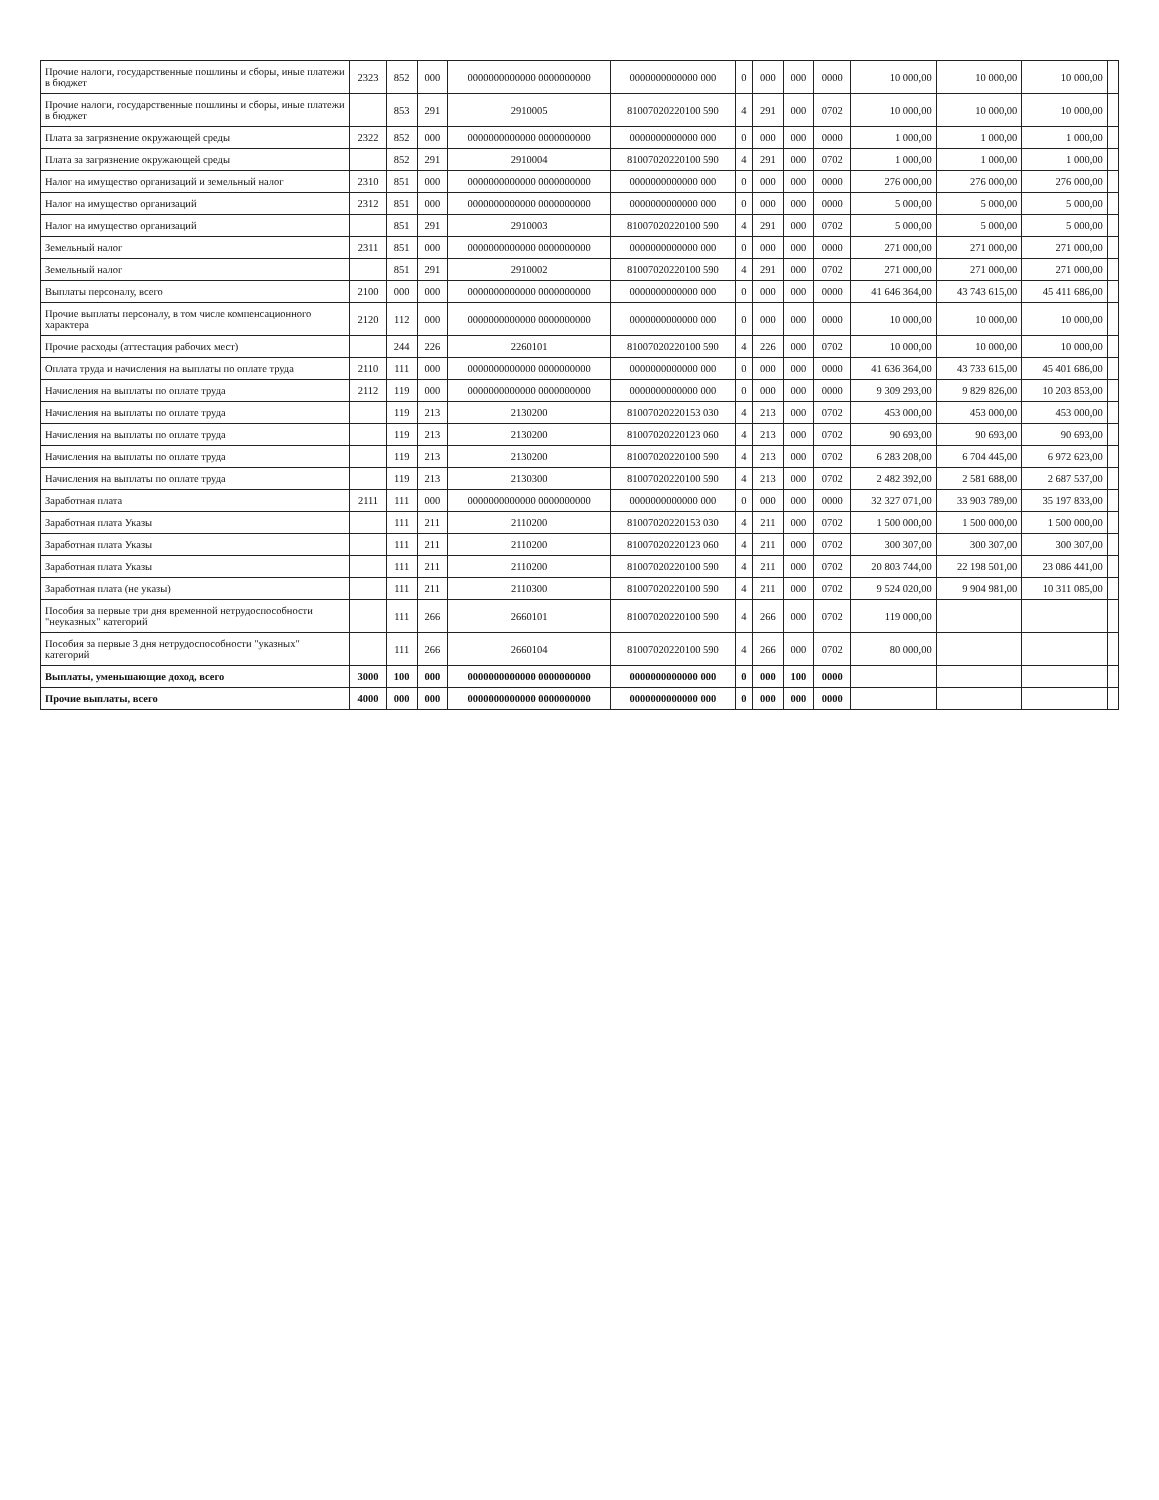| Прочие налоги, государственные пошлины и сборы, иные платежи в бюджет | 2323 | 852 | 000 | 0000000000000 0000000000 | 0000000000000 000 | 0 | 000 | 000 | 0000 | 10 000,00 | 10 000,00 | 10 000,00 | |
| Прочие налоги, государственные пошлины и сборы, иные платежи в бюджет | | 853 | 291 | 2910005 | 81007020220100 590 | 4 | 291 | 000 | 0702 | 10 000,00 | 10 000,00 | 10 000,00 | |
| Плата за загрязнение окружающей среды | 2322 | 852 | 000 | 0000000000000 0000000000 | 0000000000000 000 | 0 | 000 | 000 | 0000 | 1 000,00 | 1 000,00 | 1 000,00 | |
| Плата за загрязнение окружающей среды | | 852 | 291 | 2910004 | 81007020220100 590 | 4 | 291 | 000 | 0702 | 1 000,00 | 1 000,00 | 1 000,00 | |
| Налог на имущество организаций и земельный налог | 2310 | 851 | 000 | 0000000000000 0000000000 | 0000000000000 000 | 0 | 000 | 000 | 0000 | 276 000,00 | 276 000,00 | 276 000,00 | |
| Налог на имущество организаций | 2312 | 851 | 000 | 0000000000000 0000000000 | 0000000000000 000 | 0 | 000 | 000 | 0000 | 5 000,00 | 5 000,00 | 5 000,00 | |
| Налог на имущество организаций | | 851 | 291 | 2910003 | 81007020220100 590 | 4 | 291 | 000 | 0702 | 5 000,00 | 5 000,00 | 5 000,00 | |
| Земельный налог | 2311 | 851 | 000 | 0000000000000 0000000000 | 0000000000000 000 | 0 | 000 | 000 | 0000 | 271 000,00 | 271 000,00 | 271 000,00 | |
| Земельный налог | | 851 | 291 | 2910002 | 81007020220100 590 | 4 | 291 | 000 | 0702 | 271 000,00 | 271 000,00 | 271 000,00 | |
| Выплаты персоналу, всего | 2100 | 000 | 000 | 0000000000000 0000000000 | 0000000000000 000 | 0 | 000 | 000 | 0000 | 41 646 364,00 | 43 743 615,00 | 45 411 686,00 | |
| Прочие выплаты персоналу, в том числе компенсационного характера | 2120 | 112 | 000 | 0000000000000 0000000000 | 0000000000000 000 | 0 | 000 | 000 | 0000 | 10 000,00 | 10 000,00 | 10 000,00 | |
| Прочие расходы (аттестация рабочих мест) | | 244 | 226 | 2260101 | 81007020220100 590 | 4 | 226 | 000 | 0702 | 10 000,00 | 10 000,00 | 10 000,00 | |
| Оплата труда и начисления на выплаты по оплате труда | 2110 | 111 | 000 | 0000000000000 0000000000 | 0000000000000 000 | 0 | 000 | 000 | 0000 | 41 636 364,00 | 43 733 615,00 | 45 401 686,00 | |
| Начисления на выплаты по оплате труда | 2112 | 119 | 000 | 0000000000000 0000000000 | 0000000000000 000 | 0 | 000 | 000 | 0000 | 9 309 293,00 | 9 829 826,00 | 10 203 853,00 | |
| Начисления на выплаты по оплате труда | | 119 | 213 | 2130200 | 81007020220153 030 | 4 | 213 | 000 | 0702 | 453 000,00 | 453 000,00 | 453 000,00 | |
| Начисления на выплаты по оплате труда | | 119 | 213 | 2130200 | 81007020220123 060 | 4 | 213 | 000 | 0702 | 90 693,00 | 90 693,00 | 90 693,00 | |
| Начисления на выплаты по оплате труда | | 119 | 213 | 2130200 | 81007020220100 590 | 4 | 213 | 000 | 0702 | 6 283 208,00 | 6 704 445,00 | 6 972 623,00 | |
| Начисления на выплаты по оплате труда | | 119 | 213 | 2130300 | 81007020220100 590 | 4 | 213 | 000 | 0702 | 2 482 392,00 | 2 581 688,00 | 2 687 537,00 | |
| Заработная плата | 2111 | 111 | 000 | 0000000000000 0000000000 | 0000000000000 000 | 0 | 000 | 000 | 0000 | 32 327 071,00 | 33 903 789,00 | 35 197 833,00 | |
| Заработная плата Указы | | 111 | 211 | 2110200 | 81007020220153 030 | 4 | 211 | 000 | 0702 | 1 500 000,00 | 1 500 000,00 | 1 500 000,00 | |
| Заработная плата Указы | | 111 | 211 | 2110200 | 81007020220123 060 | 4 | 211 | 000 | 0702 | 300 307,00 | 300 307,00 | 300 307,00 | |
| Заработная плата Указы | | 111 | 211 | 2110200 | 81007020220100 590 | 4 | 211 | 000 | 0702 | 20 803 744,00 | 22 198 501,00 | 23 086 441,00 | |
| Заработная плата (не указы) | | 111 | 211 | 2110300 | 81007020220100 590 | 4 | 211 | 000 | 0702 | 9 524 020,00 | 9 904 981,00 | 10 311 085,00 | |
| Пособия за первые три дня временной нетрудоспособности "неуказных" категорий | | 111 | 266 | 2660101 | 81007020220100 590 | 4 | 266 | 000 | 0702 | 119 000,00 | | | |
| Пособия за первые 3 дня нетрудоспособности "указных" категорий | | 111 | 266 | 2660104 | 81007020220100 590 | 4 | 266 | 000 | 0702 | 80 000,00 | | | |
| Выплаты, уменьшающие доход, всего | 3000 | 100 | 000 | 0000000000000 0000000000 | 0000000000000 000 | 0 | 000 | 100 | 0000 | | | | |
| Прочие выплаты, всего | 4000 | 000 | 000 | 0000000000000 0000000000 | 0000000000000 000 | 0 | 000 | 000 | 0000 | | | | |